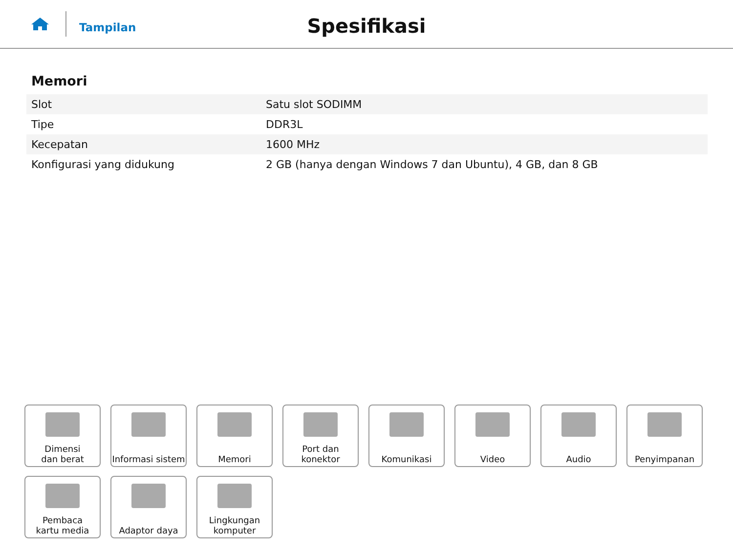Tampilan
Spesifikasi
Memori
| Slot | Satu slot SODIMM |
| Tipe | DDR3L |
| Kecepatan | 1600 MHz |
| Konfigurasi yang didukung | 2 GB (hanya dengan Windows 7 dan Ubuntu), 4 GB, dan 8 GB |
Dimensi
dan berat
Informasi sistem
Memori
Port dan
konektor
Komunikasi
Video
Audio
Penyimpanan
Pembaca
kartu media
Adaptor daya
Lingkungan
komputer